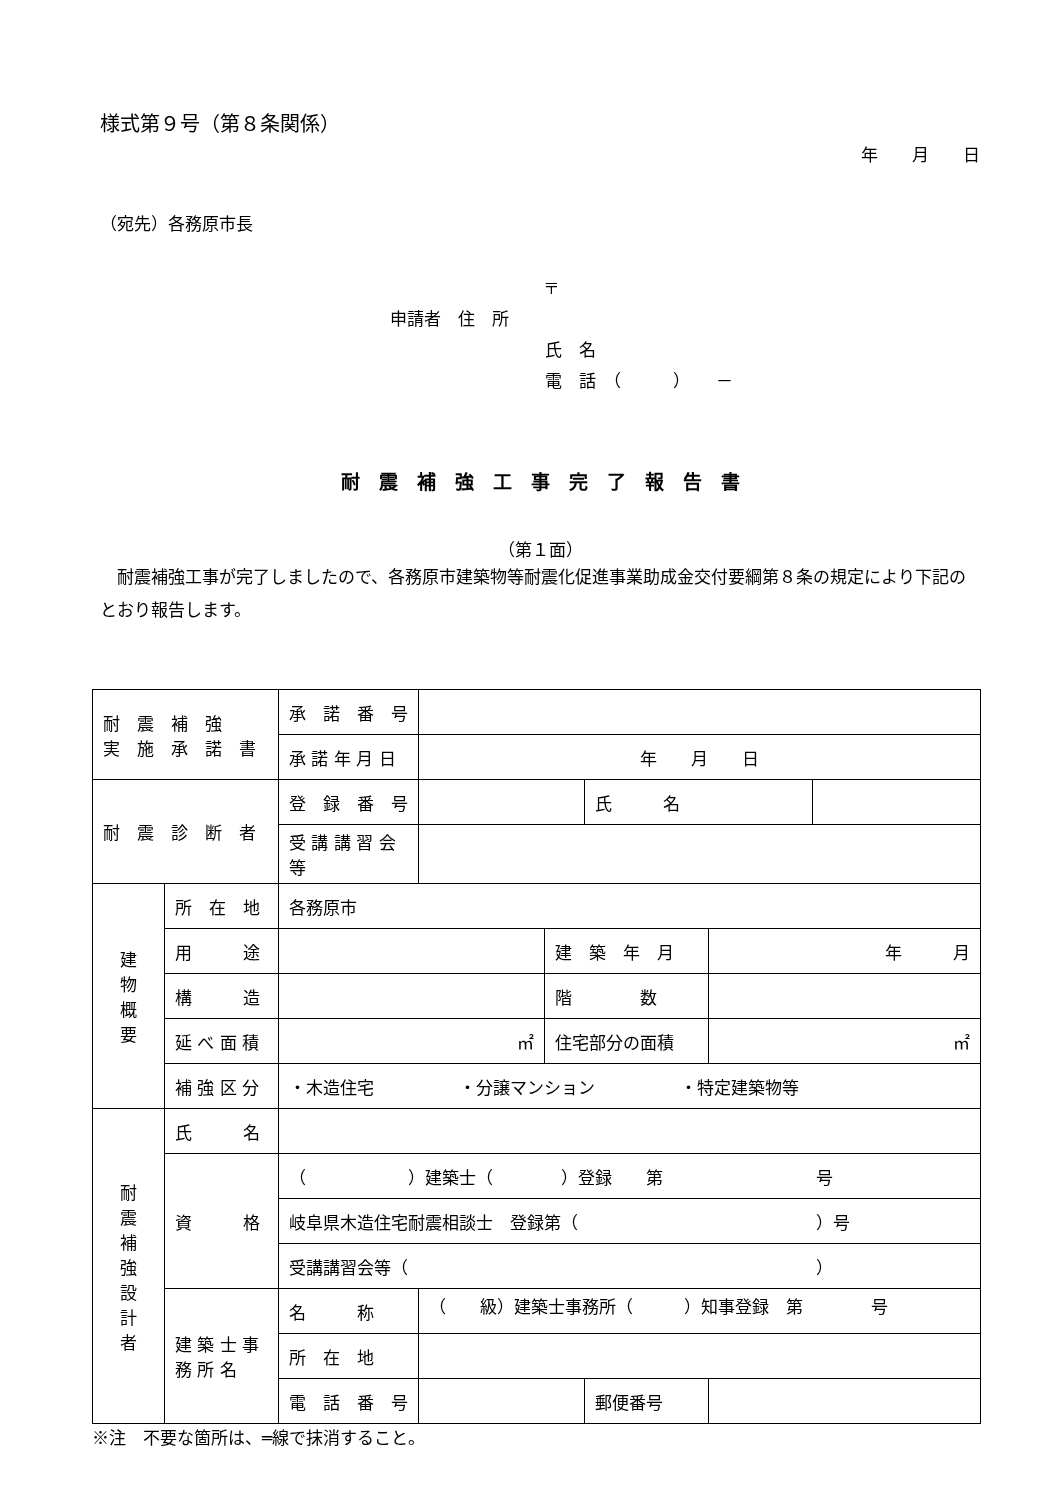様式第９号（第８条関係）
年　　月　　日
（宛先）各務原市長
〒
申請者　住　所
氏　名
電　話　（　　　）　　－
耐　震　補　強　工　事　完　了　報　告　書
（第１面）
　耐震補強工事が完了しましたので、各務原市建築物等耐震化促進事業助成金交付要綱第８条の規定により下記のとおり報告します。
| 耐 震 補 強 実 施 承 諾 書 | | 承 諾 番 号 | | | | | |
| | | 承 諾 年 月 日 | 年 月 日 | | | | |
| 耐 震 診 断 者 | | 登 録 番 号 | | | 氏 名 | | |
| | | 受 講 講 習 会 等 | | | | | |
| 建 物 概 要 | 所 在 地 | 各務原市 | | | | | |
| | 用 途 | | | 建 築 年 月 | | 年 月 | |
| | 構 造 | | | 階 数 | | | |
| | 延 べ 面 積 | ㎡ | | 住宅部分の面積 | | ㎡ | |
| | 補 強 区 分 | ・木造住宅 ・分譲マンション ・特定建築物等 | | | | | |
| 耐 震 補 強 設 計 者 | 氏 名 | | | | | | |
| | 資 格 | （ ）建築士（ ）登録 第 号 | | | | | |
| | | 岐阜県木造住宅耐震相談士 登録第（ ）号 | | | | | |
| | | 受講講習会等（ ） | | | | | |
| | 建 築 士 事 務 所 名 | 名 称 | （ 級）建築士事務所（ ）知事登録 第 号 | | | | |
| | | 所 在 地 | | | | | |
| | | 電 話 番 号 | | | 郵便番号 | | |
※注　不要な箇所は、═線で抹消すること。